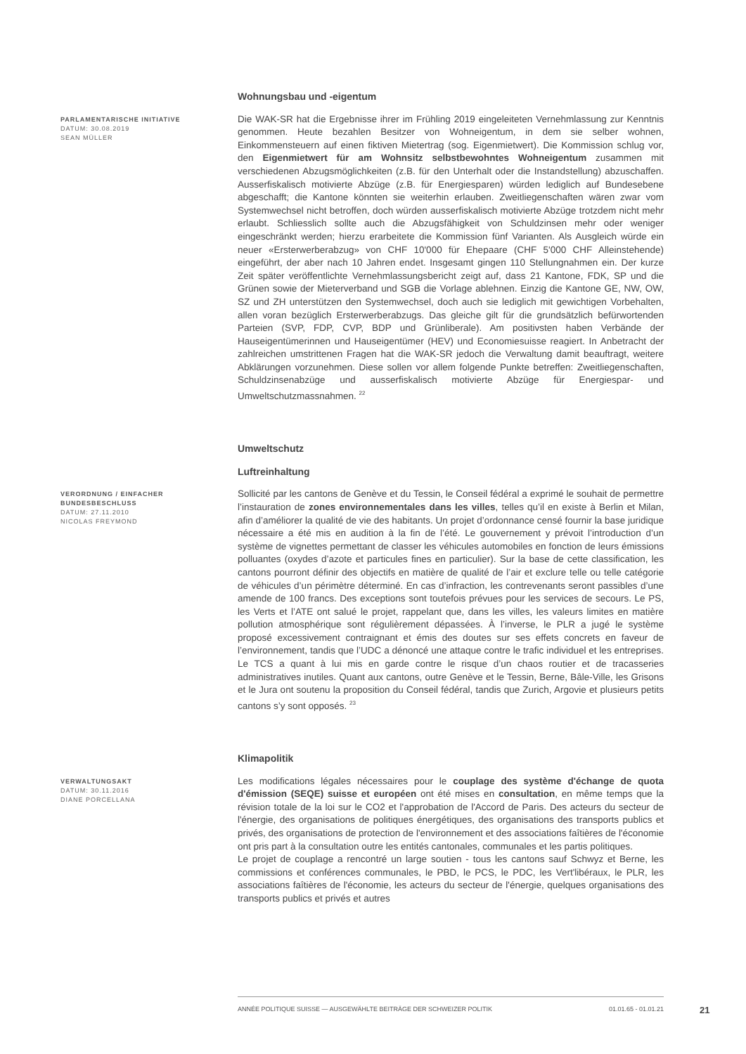Wohnungsbau und -eigentum
PARLAMENTARISCHE INITIATIVE
DATUM: 30.08.2019
SEAN MÜLLER
Die WAK-SR hat die Ergebnisse ihrer im Frühling 2019 eingeleiteten Vernehmlassung zur Kenntnis genommen. Heute bezahlen Besitzer von Wohneigentum, in dem sie selber wohnen, Einkommensteuern auf einen fiktiven Mietertrag (sog. Eigenmietwert). Die Kommission schlug vor, den Eigenmietwert für am Wohnsitz selbstbewohntes Wohneigentum zusammen mit verschiedenen Abzugsmöglichkeiten (z.B. für den Unterhalt oder die Instandstellung) abzuschaffen. Ausserfiskalisch motivierte Abzüge (z.B. für Energiesparen) würden lediglich auf Bundesebene abgeschafft; die Kantone könnten sie weiterhin erlauben. Zweitliegenschaften wären zwar vom Systemwechsel nicht betroffen, doch würden ausserfiskalisch motivierte Abzüge trotzdem nicht mehr erlaubt. Schliesslich sollte auch die Abzugsfähigkeit von Schuldzinsen mehr oder weniger eingeschränkt werden; hierzu erarbeitete die Kommission fünf Varianten. Als Ausgleich würde ein neuer «Ersterwerberabzug» von CHF 10'000 für Ehepaare (CHF 5'000 CHF Alleinstehende) eingeführt, der aber nach 10 Jahren endet. Insgesamt gingen 110 Stellungnahmen ein. Der kurze Zeit später veröffentlichte Vernehmlassungsbericht zeigt auf, dass 21 Kantone, FDK, SP und die Grünen sowie der Mieterverband und SGB die Vorlage ablehnen. Einzig die Kantone GE, NW, OW, SZ und ZH unterstützen den Systemwechsel, doch auch sie lediglich mit gewichtigen Vorbehalten, allen voran bezüglich Ersterwerberabzugs. Das gleiche gilt für die grundsätzlich befürwortenden Parteien (SVP, FDP, CVP, BDP und Grünliberale). Am positivsten haben Verbände der Hauseigentümerinnen und Hauseigentümer (HEV) und Economiesuisse reagiert. In Anbetracht der zahlreichen umstrittenen Fragen hat die WAK-SR jedoch die Verwaltung damit beauftragt, weitere Abklärungen vorzunehmen. Diese sollen vor allem folgende Punkte betreffen: Zweitliegenschaften, Schuldzinsenabzüge und ausserfiskalisch motivierte Abzüge für Energiespar- und Umweltschutzmassnahmen. <sup>22</sup>
Umweltschutz
Luftreinhaltung
VERORDNUNG / EINFACHER BUNDESBESCHLUSS
DATUM: 27.11.2010
NICOLAS FREYMOND
Sollicité par les cantons de Genève et du Tessin, le Conseil fédéral a exprimé le souhait de permettre l’instauration de zones environnementales dans les villes, telles qu’il en existe à Berlin et Milan, afin d’améliorer la qualité de vie des habitants. Un projet d’ordonnance censé fournir la base juridique nécessaire a été mis en audition à la fin de l’été. Le gouvernement y prévoit l’introduction d’un système de vignettes permettant de classer les véhicules automobiles en fonction de leurs émissions polluantes (oxydes d’azote et particules fines en particulier). Sur la base de cette classification, les cantons pourront définir des objectifs en matière de qualité de l’air et exclure telle ou telle catégorie de véhicules d’un périmètre déterminé. En cas d’infraction, les contrevenants seront passibles d’une amende de 100 francs. Des exceptions sont toutefois prévues pour les services de secours. Le PS, les Verts et l’ATE ont salué le projet, rappelant que, dans les villes, les valeurs limites en matière pollution atmosphérique sont régulièrement dépassées. À l’inverse, le PLR a jugé le système proposé excessivement contraignant et émis des doutes sur ses effets concrets en faveur de l’environnement, tandis que l’UDC a dénoncé une attaque contre le trafic individuel et les entreprises. Le TCS a quant à lui mis en garde contre le risque d’un chaos routier et de tracasseries administratives inutiles. Quant aux cantons, outre Genève et le Tessin, Berne, Bâle-Ville, les Grisons et le Jura ont soutenu la proposition du Conseil fédéral, tandis que Zurich, Argovie et plusieurs petits cantons s’y sont opposés. <sup>23</sup>
Klimapolitik
VERWALTUNGSAKT
DATUM: 30.11.2016
DIANE PORCELLANA
Les modifications légales nécessaires pour le couplage des système d'échange de quota d'émission (SEQE) suisse et européen ont été mises en consultation, en même temps que la révision totale de la loi sur le CO2 et l'approbation de l'Accord de Paris. Des acteurs du secteur de l'énergie, des organisations de politiques énergétiques, des organisations des transports publics et privés, des organisations de protection de l'environnement et des associations faîtières de l'économie ont pris part à la consultation outre les entités cantonales, communales et les partis politiques.
Le projet de couplage a rencontré un large soutien - tous les cantons sauf Schwyz et Berne, les commissions et conférences communales, le PBD, le PCS, le PDC, les Vert'libéraux, le PLR, les associations faîtières de l'économie, les acteurs du secteur de l'énergie, quelques organisations des transports publics et privés et autres
ANNÉE POLITIQUE SUISSE — AUSGEWÄHLTE BEITRÄGE DER SCHWEIZER POLITIK 01.01.65 - 01.01.21
21